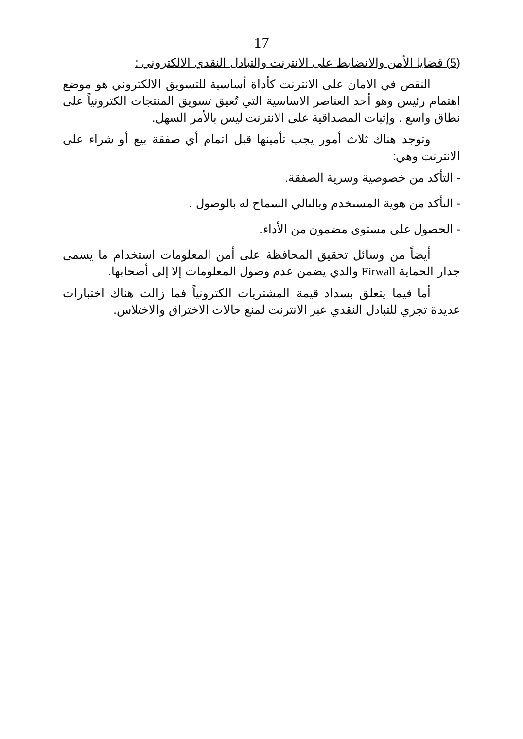17
(5) قضايا الأمن والانضابط على الانترنت والتبادل النقدي الالكتروني :
النقص في الامان على الانترنت كأداة أساسية للتسويق الالكتروني هو موضع اهتمام رئيس وهو أحد العناصر الاساسية التي تُعيق تسويق المنتجات الكترونياً على نطاق واسع . وإثبات المصداقية على الانترنت ليس بالأمر السهل.
وتوجد هناك ثلاث أمور يجب تأمينها قبل اتمام أي صفقة بيع أو شراء على الانترنت وهي:
- التأكد من خصوصية وسرية الصفقة.
- التأكد من هوية المستخدم وبالتالي السماح له بالوصول .
- الحصول على مستوى مضمون من الأداء.
أيضاً من وسائل تحقيق المحافظة على أمن المعلومات استخدام ما يسمى جدار الحماية Firwall والذي يضمن عدم وصول المعلومات إلا إلى أصحابها.
أما فيما يتعلق بسداد قيمة المشتريات الكترونياً فما زالت هناك اختبارات عديدة تجري للتبادل النقدي عبر الانترنت لمنع حالات الاختراق والاختلاس.